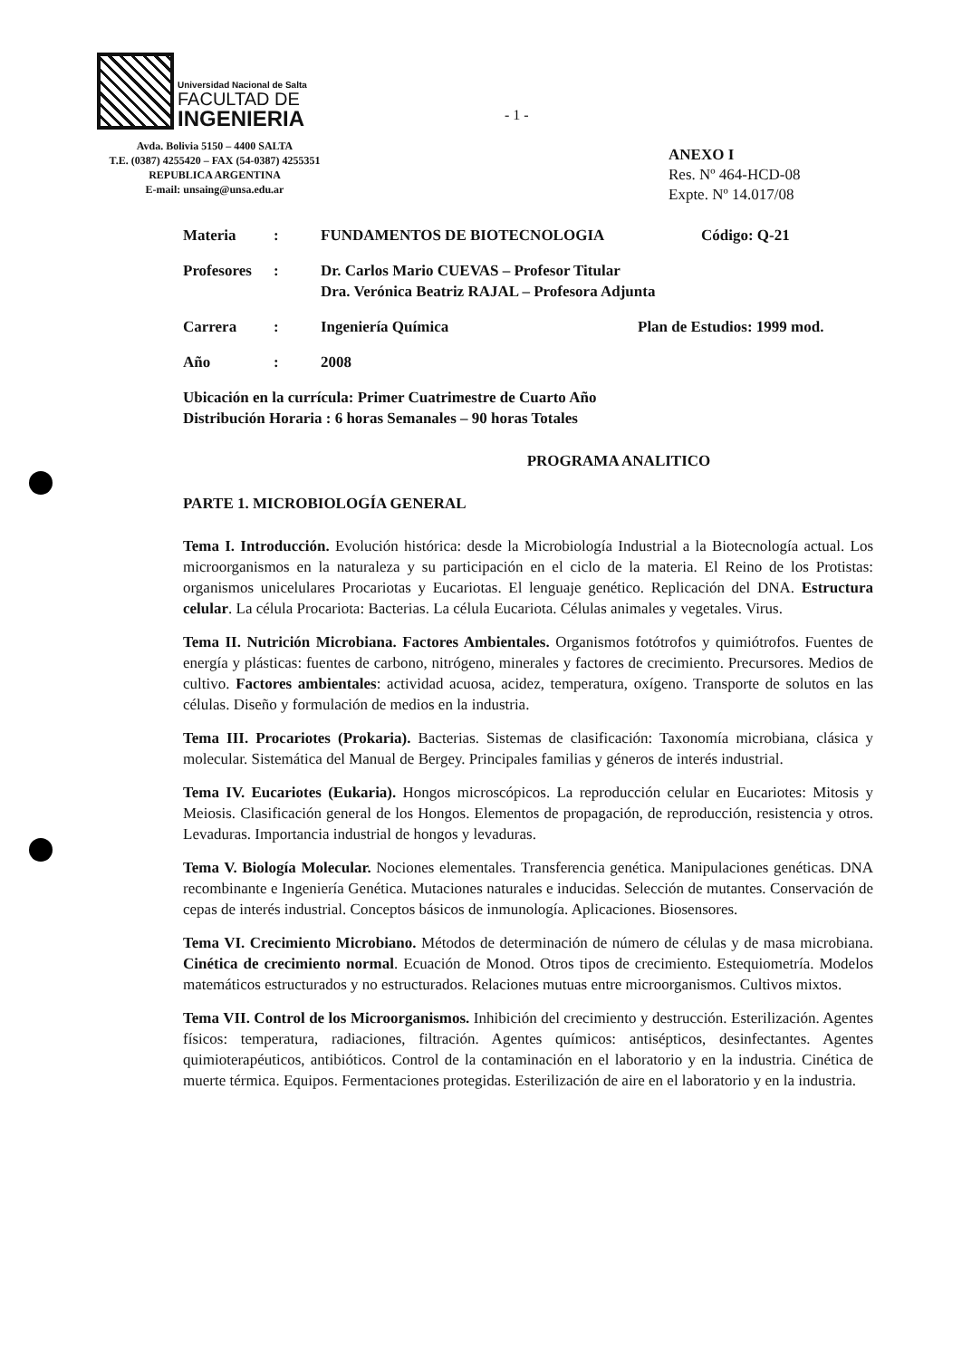Universidad Nacional de Salta
FACULTAD DE
INGENIERIA
Avda. Bolivia 5150 – 4400 SALTA
T.E. (0387) 4255420 – FAX (54-0387) 4255351
REPUBLICA ARGENTINA
E-mail: unsaing@unsa.edu.ar
- 1 -
ANEXO I
Res. Nº 464-HCD-08
Expte. Nº 14.017/08
Materia: FUNDAMENTOS DE BIOTECNOLOGIA Código: Q-21
Profesores: Dr. Carlos Mario CUEVAS – Profesor Titular
Dra. Verónica Beatriz RAJAL – Profesora Adjunta
Carrera: Ingeniería Química Plan de Estudios: 1999 mod.
Año: 2008
Ubicación en la currícula: Primer Cuatrimestre de Cuarto Año
Distribución Horaria : 6 horas Semanales – 90 horas Totales
PROGRAMA ANALITICO
PARTE 1. MICROBIOLOGÍA GENERAL
Tema I. Introducción. Evolución histórica: desde la Microbiología Industrial a la Biotecnología actual. Los microorganismos en la naturaleza y su participación en el ciclo de la materia. El Reino de los Protistas: organismos unicelulares Procariotas y Eucariotas. El lenguaje genético. Replicación del DNA. Estructura celular. La célula Procariota: Bacterias. La célula Eucariota. Células animales y vegetales. Virus.
Tema II. Nutrición Microbiana. Factores Ambientales. Organismos fotótrofos y quimiótrofos. Fuentes de energía y plásticas: fuentes de carbono, nitrógeno, minerales y factores de crecimiento. Precursores. Medios de cultivo. Factores ambientales: actividad acuosa, acidez, temperatura, oxígeno. Transporte de solutos en las células. Diseño y formulación de medios en la industria.
Tema III. Procariotes (Prokaria). Bacterias. Sistemas de clasificación: Taxonomía microbiana, clásica y molecular. Sistemática del Manual de Bergey. Principales familias y géneros de interés industrial.
Tema IV. Eucariotes (Eukaria). Hongos microscópicos. La reproducción celular en Eucariotes: Mitosis y Meiosis. Clasificación general de los Hongos. Elementos de propagación, de reproducción, resistencia y otros. Levaduras. Importancia industrial de hongos y levaduras.
Tema V. Biología Molecular. Nociones elementales. Transferencia genética. Manipulaciones genéticas. DNA recombinante e Ingeniería Genética. Mutaciones naturales e inducidas. Selección de mutantes. Conservación de cepas de interés industrial. Conceptos básicos de inmunología. Aplicaciones. Biosensores.
Tema VI. Crecimiento Microbiano. Métodos de determinación de número de células y de masa microbiana. Cinética de crecimiento normal. Ecuación de Monod. Otros tipos de crecimiento. Estequiometría. Modelos matemáticos estructurados y no estructurados. Relaciones mutuas entre microorganismos. Cultivos mixtos.
Tema VII. Control de los Microorganismos. Inhibición del crecimiento y destrucción. Esterilización. Agentes físicos: temperatura, radiaciones, filtración. Agentes químicos: antisépticos, desinfectantes. Agentes quimioterapéuticos, antibióticos. Control de la contaminación en el laboratorio y en la industria. Cinética de muerte térmica. Equipos. Fermentaciones protegidas. Esterilización de aire en el laboratorio y en la industria.